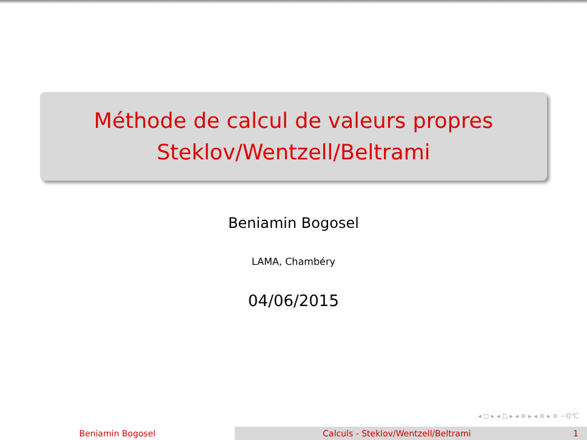Méthode de calcul de valeurs propres
Steklov/Wentzell/Beltrami
Beniamin Bogosel
LAMA, Chambéry
04/06/2015
◂ ◻ ▸ ◂ ◻ ▸ ◂ ≡ ▸ ◂ ≡ ▸ ≡ ∽ℚ℃
Beniamin Bogosel Calculs - Steklov/Wentzell/Beltrami 1